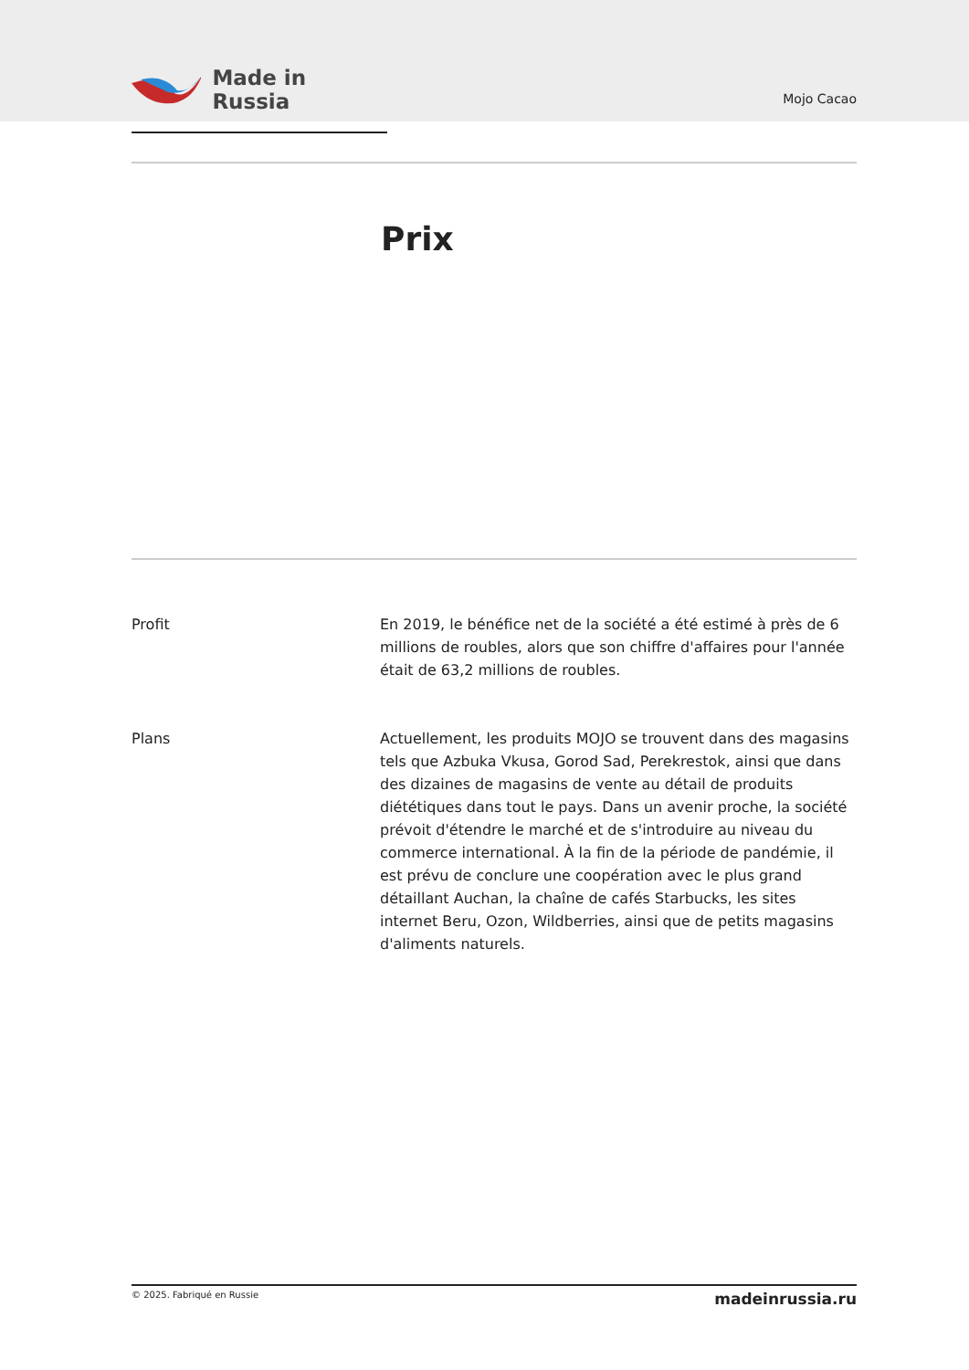Made in Russia
Mojo Cacao
Prix
Profit En 2019, le bénéfice net de la société a été estimé à près de 6 millions de roubles, alors que son chiffre d'affaires pour l'année était de 63,2 millions de roubles.
Plans Actuellement, les produits MOJO se trouvent dans des magasins tels que Azbuka Vkusa, Gorod Sad, Perekrestok, ainsi que dans des dizaines de magasins de vente au détail de produits diététiques dans tout le pays. Dans un avenir proche, la société prévoit d'étendre le marché et de s'introduire au niveau du commerce international. À la fin de la période de pandémie, il est prévu de conclure une coopération avec le plus grand détaillant Auchan, la chaîne de cafés Starbucks, les sites internet Beru, Ozon, Wildberries, ainsi que de petits magasins d'aliments naturels.
© 2025. Fabriqué en Russie
madeinrussia.ru